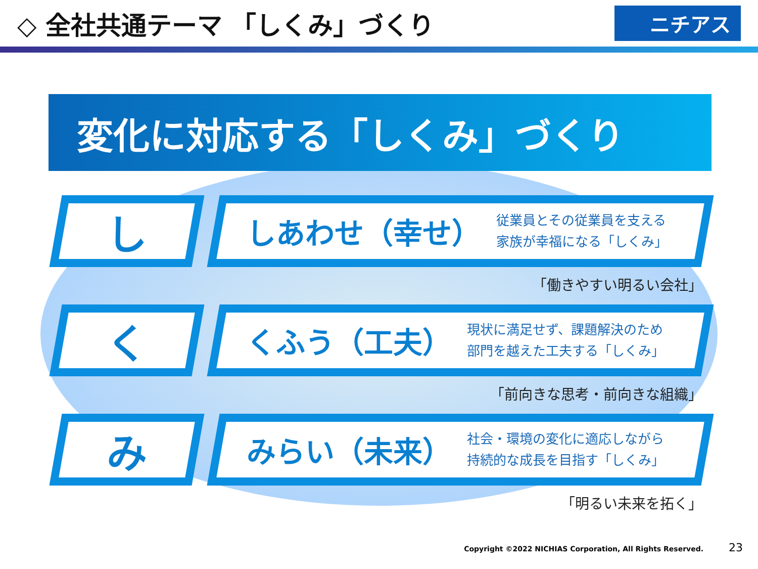◇ 全社共通テーマ 「しくみ」づくり
ニチアス
変化に対応する「しくみ」づくり
し
しあわせ（幸せ）
従業員とその従業員を支える
家族が幸福になる「しくみ」
「働きやすい明るい会社」
く
くふう（工夫）
現状に満足せず、課題解決のため
部門を越えた工夫する「しくみ」
「前向きな思考・前向きな組織」
み
みらい（未来）
社会・環境の変化に適応しながら
持続的な成長を目指す「しくみ」
「明るい未来を拓く」
Copyright ©2022 NICHIAS Corporation, All Rights Reserved. 23